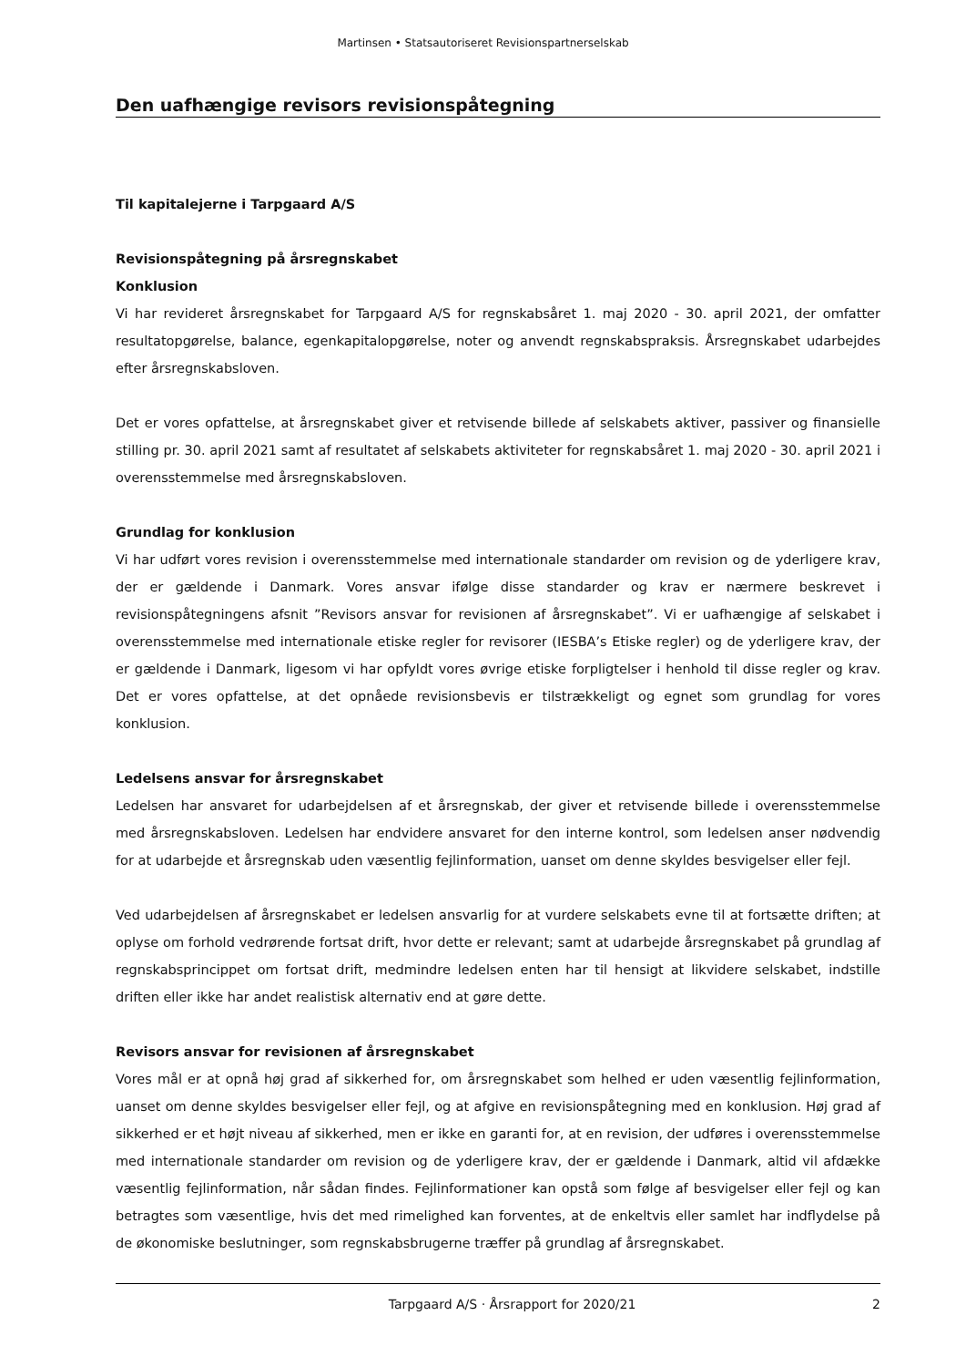Martinsen • Statsautoriseret Revisionspartnerselskab
Den uafhængige revisors revisionspåtegning
Til kapitalejerne i Tarpgaard A/S
Revisionspåtegning på årsregnskabet
Konklusion
Vi har revideret årsregnskabet for Tarpgaard A/S for regnskabsåret 1. maj 2020 - 30. april 2021, der omfatter resultatopgørelse, balance, egenkapitalopgørelse, noter og anvendt regnskabspraksis. Årsregnskabet udarbejdes efter årsregnskabsloven.
Det er vores opfattelse, at årsregnskabet giver et retvisende billede af selskabets aktiver, passiver og finansielle stilling pr. 30. april 2021 samt af resultatet af selskabets aktiviteter for regnskabsåret 1. maj 2020 - 30. april 2021 i overensstemmelse med årsregnskabsloven.
Grundlag for konklusion
Vi har udført vores revision i overensstemmelse med internationale standarder om revision og de yderligere krav, der er gældende i Danmark. Vores ansvar ifølge disse standarder og krav er nærmere beskrevet i revisionspåtegningens afsnit ”Revisors ansvar for revisionen af årsregnskabet”. Vi er uafhængige af selskabet i overensstemmelse med internationale etiske regler for revisorer (IESBA’s Etiske regler) og de yderligere krav, der er gældende i Danmark, ligesom vi har opfyldt vores øvrige etiske forpligtelser i henhold til disse regler og krav. Det er vores opfattelse, at det opnåede revisionsbevis er tilstrækkeligt og egnet som grundlag for vores konklusion.
Ledelsens ansvar for årsregnskabet
Ledelsen har ansvaret for udarbejdelsen af et årsregnskab, der giver et retvisende billede i overensstemmelse med årsregnskabsloven. Ledelsen har endvidere ansvaret for den interne kontrol, som ledelsen anser nødvendig for at udarbejde et årsregnskab uden væsentlig fejlinformation, uanset om denne skyldes besvigelser eller fejl.
Ved udarbejdelsen af årsregnskabet er ledelsen ansvarlig for at vurdere selskabets evne til at fortsætte driften; at oplyse om forhold vedrørende fortsat drift, hvor dette er relevant; samt at udarbejde årsregnskabet på grundlag af regnskabsprincippet om fortsat drift, medmindre ledelsen enten har til hensigt at likvidere selskabet, indstille driften eller ikke har andet realistisk alternativ end at gøre dette.
Revisors ansvar for revisionen af årsregnskabet
Vores mål er at opnå høj grad af sikkerhed for, om årsregnskabet som helhed er uden væsentlig fejlinformation, uanset om denne skyldes besvigelser eller fejl, og at afgive en revisionspåtegning med en konklusion. Høj grad af sikkerhed er et højt niveau af sikkerhed, men er ikke en garanti for, at en revision, der udføres i overensstemmelse med internationale standarder om revision og de yderligere krav, der er gældende i Danmark, altid vil afdække væsentlig fejlinformation, når sådan findes. Fejlinformationer kan opstå som følge af besvigelser eller fejl og kan betragtes som væsentlige, hvis det med rimelighed kan forventes, at de enkeltvis eller samlet har indflydelse på de økonomiske beslutninger, som regnskabsbrugerne træffer på grundlag af årsregnskabet.
Tarpgaard A/S · Årsrapport for 2020/21 2